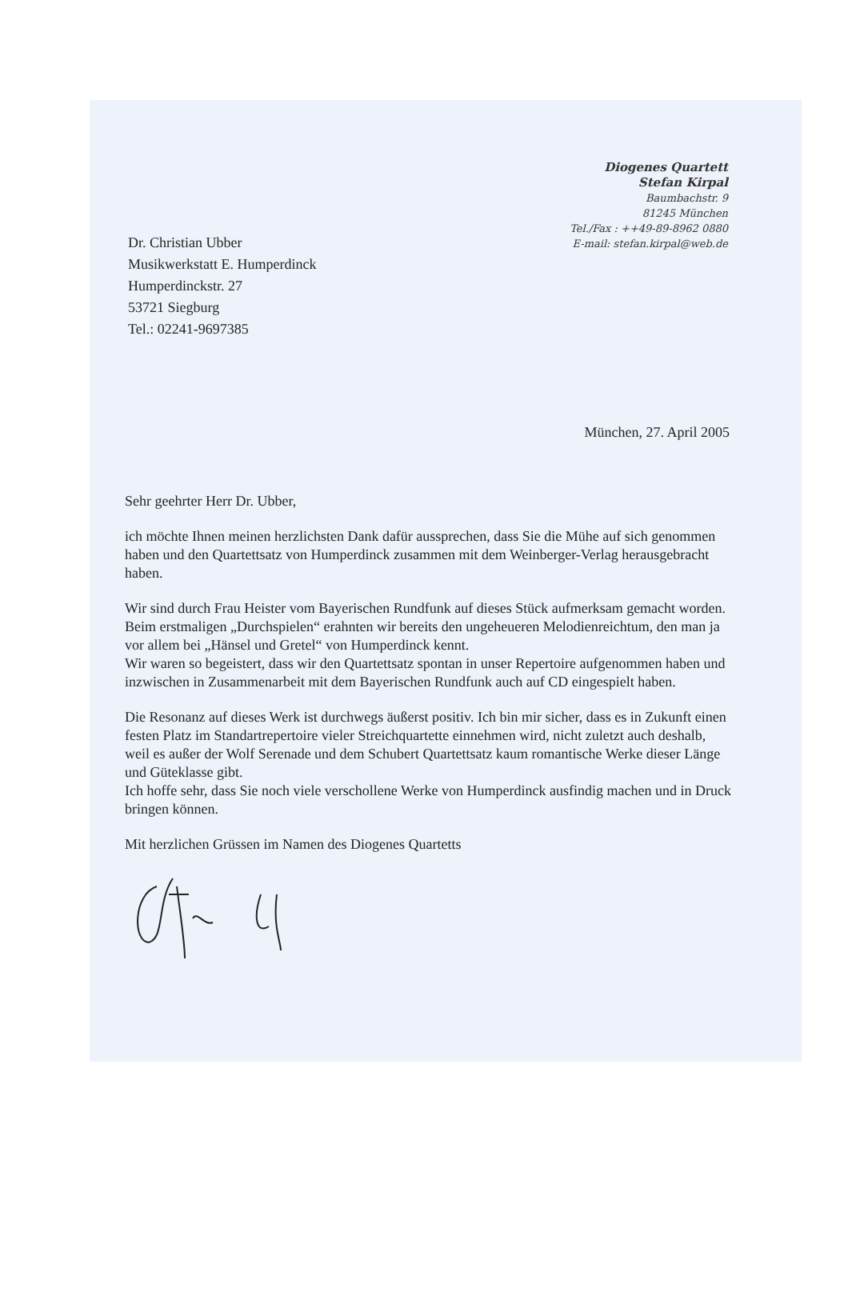Diogenes Quartett
Stefan Kirpal
Baumbachstr. 9
81245 München
Tel./Fax : ++49-89-8962 0880
E-mail: stefan.kirpal@web.de
Dr. Christian Ubber
Musikwerkstatt E. Humperdinck
Humperdinckstr. 27
53721 Siegburg
Tel.: 02241-9697385
München, 27. April 2005
Sehr geehrter Herr Dr. Ubber,
ich möchte Ihnen meinen herzlichsten Dank dafür aussprechen, dass Sie die Mühe auf sich genommen haben und den Quartettsatz von Humperdinck zusammen mit dem Weinberger-Verlag herausgebracht haben.
Wir sind durch Frau Heister vom Bayerischen Rundfunk auf dieses Stück aufmerksam gemacht worden.
Beim erstmaligen „Durchspielen“ erahnten wir bereits den ungeheueren Melodienreichtum, den man ja vor allem bei „Hänsel und Gretel“ von Humperdinck kennt.
Wir waren so begeistert, dass wir den Quartettsatz spontan in unser Repertoire aufgenommen haben und inzwischen in Zusammenarbeit mit dem Bayerischen Rundfunk auch auf CD eingespielt haben.
Die Resonanz auf dieses Werk ist durchwegs äußerst positiv. Ich bin mir sicher, dass es in Zukunft einen festen Platz im Standartrepertoire vieler Streichquartette einnehmen wird, nicht zuletzt auch deshalb, weil es außer der Wolf Serenade und dem Schubert Quartettsatz kaum romantische Werke dieser Länge und Güteklasse gibt.
Ich hoffe sehr, dass Sie noch viele verschollene Werke von Humperdinck ausfindig machen und in Druck bringen können.
Mit herzlichen Grüssen im Namen des Diogenes Quartetts